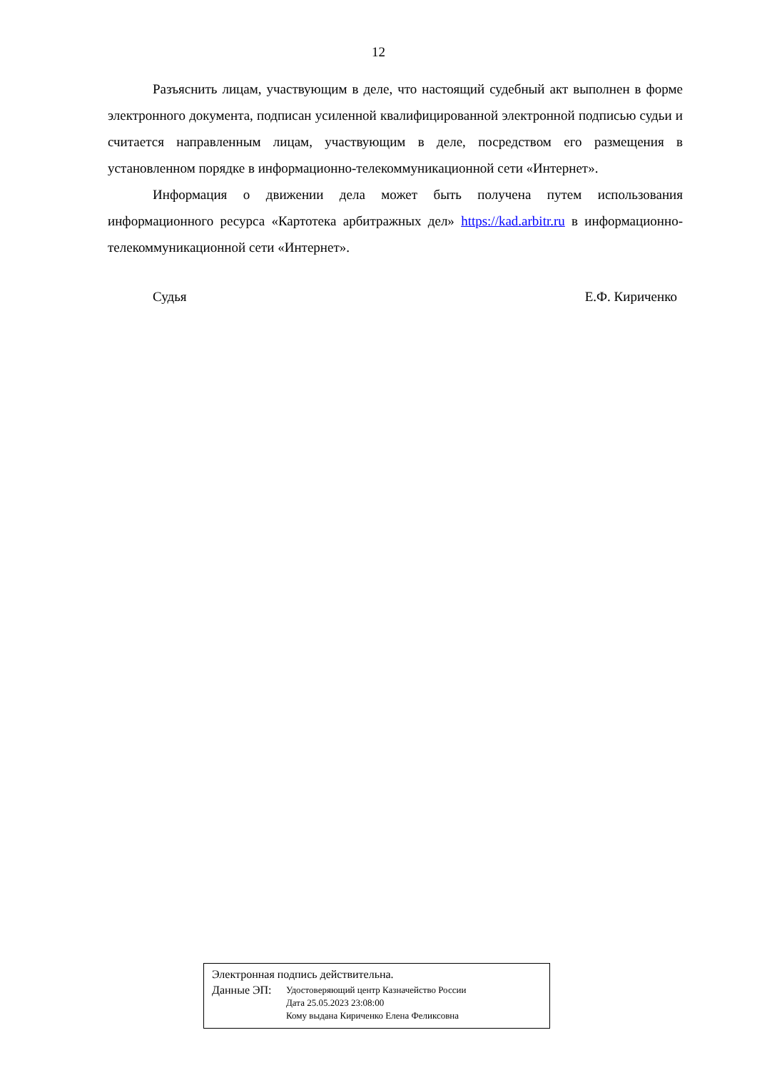12
Разъяснить лицам, участвующим в деле, что настоящий судебный акт выполнен в форме электронного документа, подписан усиленной квалифицированной электронной подписью судьи и считается направленным лицам, участвующим в деле, посредством его размещения в установленном порядке в информационно-телекоммуникационной сети «Интернет».
Информация о движении дела может быть получена путем использования информационного ресурса «Картотека арбитражных дел» https://kad.arbitr.ru в информационно-телекоммуникационной сети «Интернет».
Судья Е.Ф. Кириченко
Электронная подпись действительна.
Данные ЭП:
Удостоверяющий центр Казначейство России
Дата 25.05.2023 23:08:00
Кому выдана Кириченко Елена Феликсовна